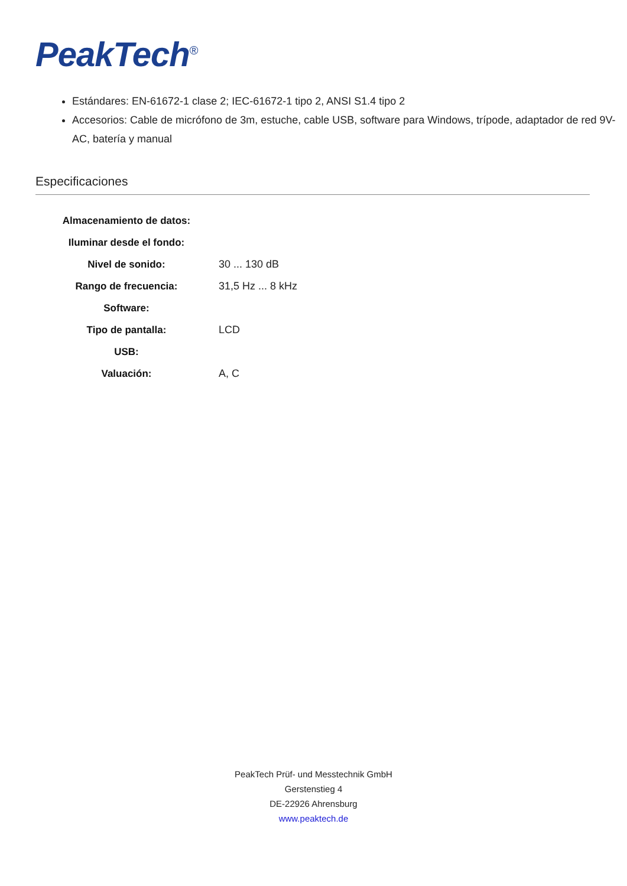PeakTech<sup>®</sup>
Estándares: EN-61672-1 clase 2; IEC-61672-1 tipo 2, ANSI S1.4 tipo 2
Accesorios: Cable de micrófono de 3m, estuche, cable USB, software para Windows, trípode, adaptador de red 9V-AC, batería y manual
Especificaciones
| Almacenamiento de datos: | |
| Iluminar desde el fondo: | |
| Nivel de sonido: | 30 ... 130 dB |
| Rango de frecuencia: | 31,5 Hz ... 8 kHz |
| Software: | |
| Tipo de pantalla: | LCD |
| USB: | |
| Valuación: | A, C |
PeakTech Prüf- und Messtechnik GmbH
Gerstenstieg 4
DE-22926 Ahrensburg
www.peaktech.de